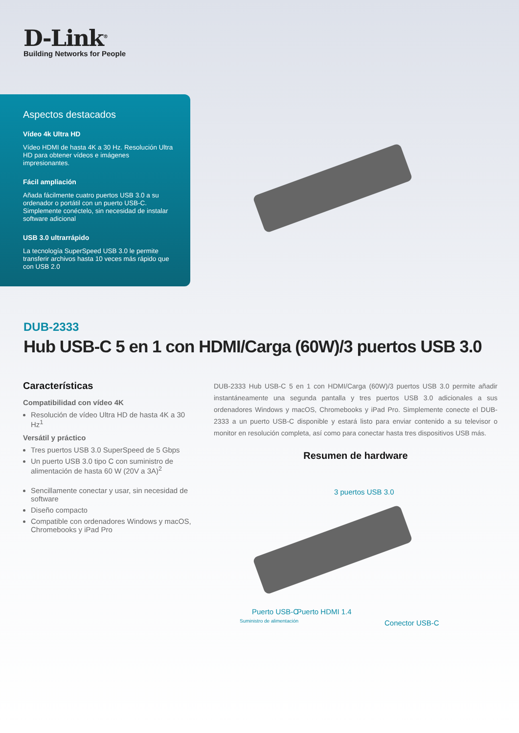D-Link<sup>®</sup>
Building Networks for People
Aspectos destacados
Vídeo 4k Ultra HD
Vídeo HDMI de hasta 4K a 30 Hz. Resolución Ultra HD para obtener vídeos e imágenes impresionantes.
Fácil ampliación
Añada fácilmente cuatro puertos USB 3.0 a su ordenador o portátil con un puerto USB-C. Simplemente conéctelo, sin necesidad de instalar software adicional
USB 3.0 ultrarrápido
La tecnología SuperSpeed USB 3.0 le permite transferir archivos hasta 10 veces más rápido que con USB 2.0
DUB-2333
Hub USB-C 5 en 1 con HDMI/Carga (60W)/3 puertos USB 3.0
Características
Compatibilidad con vídeo 4K
Resolución de vídeo Ultra HD de hasta 4K a 30 Hz<sup>1</sup>
Versátil y práctico
Tres puertos USB 3.0 SuperSpeed de 5 Gbps
Un puerto USB 3.0 tipo C con suministro de alimentación de hasta 60 W (20V a 3A)<sup>2</sup>
Sencillamente conectar y usar, sin necesidad de software
Diseño compacto
Compatible con ordenadores Windows y macOS, Chromebooks y iPad Pro
DUB-2333 Hub USB-C 5 en 1 con HDMI/Carga (60W)/3 puertos USB 3.0 permite añadir instantáneamente una segunda pantalla y tres puertos USB 3.0 adicionales a sus ordenadores Windows y macOS, Chromebooks y iPad Pro. Simplemente conecte el DUB-2333 a un puerto USB-C disponible y estará listo para enviar contenido a su televisor o monitor en resolución completa, así como para conectar hasta tres dispositivos USB más.
Resumen de hardware
3 puertos USB 3.0
Puerto USB-C
Suministro de alimentación
Puerto HDMI 1.4
Conector USB-C